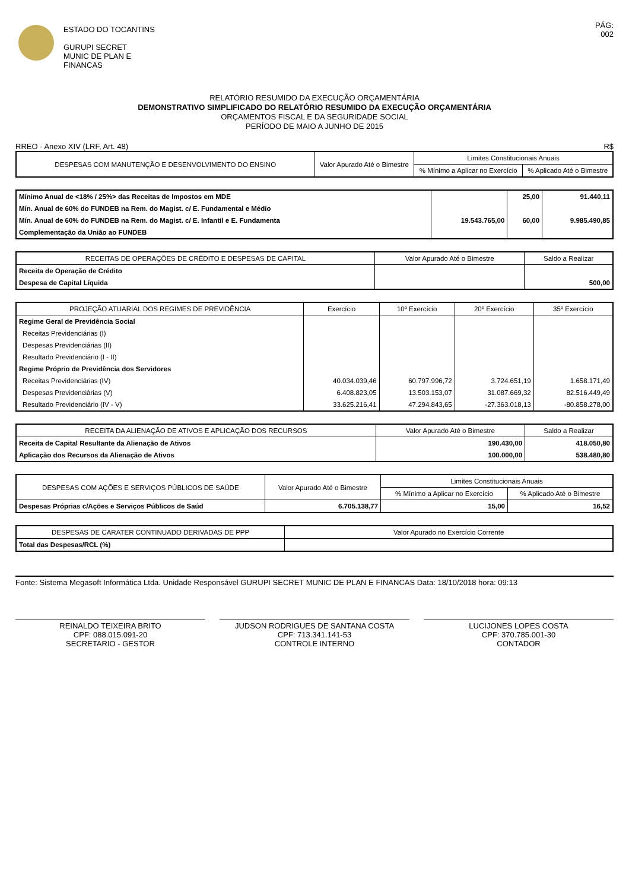ESTADO DO TOCANTINS
GURUPI SECRET
MUNIC DE PLAN E
FINANCAS
PÁG:
002
RELATÓRIO RESUMIDO DA EXECUÇÃO ORÇAMENTÁRIA
DEMONSTRATIVO SIMPLIFICADO DO RELATÓRIO RESUMIDO DA EXECUÇÃO ORÇAMENTÁRIA
ORÇAMENTOS FISCAL E DA SEGURIDADE SOCIAL
PERÍODO DE MAIO A JUNHO DE 2015
RREO - Anexo XIV (LRF, Art. 48) R$
| DESPESAS COM MANUTENÇÃO E DESENVOLVIMENTO DO ENSINO | Valor Apurado Até o Bimestre | Limites Constitucionais Anuais | |
| --- | --- | --- | --- |
| | | % Mínimo a Aplicar no Exercício | % Aplicado Até o Bimestre |
| Mínimo Anual de <18% / 25%> das Receitas de Impostos em MDE | | 25,00 | 91.440,11 |
| Mín. Anual de 60% do FUNDEB na Rem. do Magist. c/ E. Fundamental e Médio | | | |
| Mín. Anual de 60% do FUNDEB na Rem. do Magist. c/ E. Infantil e E. Fundamenta | 19.543.765,00 | 60,00 | 9.985.490,85 |
| Complementação da União ao FUNDEB | | | |
| RECEITAS DE OPERAÇÕES DE CRÉDITO E DESPESAS DE CAPITAL | Valor Apurado Até o Bimestre | Saldo a Realizar |
| --- | --- | --- |
| Receita de Operação de Crédito | | |
| Despesa de Capital Líquida | | 500,00 |
| PROJEÇÃO ATUARIAL DOS REGIMES DE PREVIDÊNCIA | Exercício | 10º Exercício | 20º Exercício | 35º Exercício |
| --- | --- | --- | --- | --- |
| Regime Geral de Previdência Social | | | | |
| Receitas Previdenciárias (I) | | | | |
| Despesas Previdenciárias (II) | | | | |
| Resultado Previdenciário (I - II) | | | | |
| Regime Próprio de Previdência dos Servidores | | | | |
| Receitas Previdenciárias (IV) | 40.034.039,46 | 60.797.996,72 | 3.724.651,19 | 1.658.171,49 |
| Despesas Previdenciárias (V) | 6.408.823,05 | 13.503.153,07 | 31.087.669,32 | 82.516.449,49 |
| Resultado Previdenciário (IV - V) | 33.625.216,41 | 47.294.843,65 | -27.363.018,13 | -80.858.278,00 |
| RECEITA DA ALIENAÇÃO DE ATIVOS E APLICAÇÃO DOS RECURSOS | Valor Apurado Até o Bimestre | Saldo a Realizar |
| --- | --- | --- |
| Receita de Capital Resultante da Alienação de Ativos | 190.430,00 | 418.050,80 |
| Aplicação dos Recursos da Alienação de Ativos | 100.000,00 | 538.480,80 |
| DESPESAS COM AÇÕES E SERVIÇOS PÚBLICOS DE SAÚDE | Valor Apurado Até o Bimestre | Limites Constitucionais Anuais | |
| --- | --- | --- | --- |
| | | % Mínimo a Aplicar no Exercício | % Aplicado Até o Bimestre |
| Despesas Próprias c/Ações e Serviços Públicos de Saúd | 6.705.138,77 | 15,00 | 16,52 |
| DESPESAS DE CARATER CONTINUADO DERIVADAS DE PPP | Valor Apurado no Exercício Corrente |
| --- | --- |
| Total das Despesas/RCL (%) | |
Fonte: Sistema Megasoft Informática Ltda. Unidade Responsável GURUPI SECRET MUNIC DE PLAN E FINANCAS Data: 18/10/2018 hora: 09:13
REINALDO TEIXEIRA BRITO
CPF: 088.015.091-20
SECRETARIO - GESTOR
JUDSON RODRIGUES DE SANTANA COSTA
CPF: 713.341.141-53
CONTROLE INTERNO
LUCIJONES LOPES COSTA
CPF: 370.785.001-30
CONTADOR